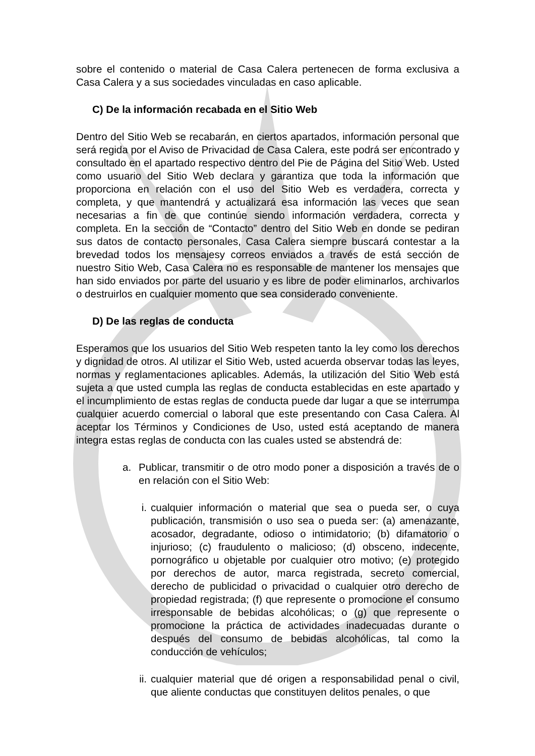sobre el contenido o material de Casa Calera pertenecen de forma exclusiva a Casa Calera y a sus sociedades vinculadas en caso aplicable.
C) De la información recabada en el Sitio Web
Dentro del Sitio Web se recabarán, en ciertos apartados, información personal que será regida por el Aviso de Privacidad de Casa Calera, este podrá ser encontrado y consultado en el apartado respectivo dentro del Pie de Página del Sitio Web. Usted como usuario del Sitio Web declara y garantiza que toda la información que proporciona en relación con el uso del Sitio Web es verdadera, correcta y completa, y que mantendrá y actualizará esa información las veces que sean necesarias a fin de que continúe siendo información verdadera, correcta y completa. En la sección de “Contacto” dentro del Sitio Web en donde se pediran sus datos de contacto personales, Casa Calera siempre buscará contestar a la brevedad todos los mensajesy correos enviados a través de está sección de nuestro Sitio Web, Casa Calera no es responsable de mantener los mensajes que han sido enviados por parte del usuario y es libre de poder eliminarlos, archivarlos o destruirlos en cualquier momento que sea considerado conveniente.
D) De las reglas de conducta
Esperamos que los usuarios del Sitio Web respeten tanto la ley como los derechos y dignidad de otros. Al utilizar el Sitio Web, usted acuerda observar todas las leyes, normas y reglamentaciones aplicables. Además, la utilización del Sitio Web está sujeta a que usted cumpla las reglas de conducta establecidas en este apartado y el incumplimiento de estas reglas de conducta puede dar lugar a que se interrumpa cualquier acuerdo comercial o laboral que este presentando con Casa Calera. Al aceptar los Términos y Condiciones de Uso, usted está aceptando de manera integra estas reglas de conducta con las cuales usted se abstendrá de:
a. Publicar, transmitir o de otro modo poner a disposición a través de o en relación con el Sitio Web:
i. cualquier información o material que sea o pueda ser, o cuya publicación, transmisión o uso sea o pueda ser: (a) amenazante, acosador, degradante, odioso o intimidatorio; (b) difamatorio o injurioso; (c) fraudulento o malicioso; (d) obsceno, indecente, pornográfico u objetable por cualquier otro motivo; (e) protegido por derechos de autor, marca registrada, secreto comercial, derecho de publicidad o privacidad o cualquier otro derecho de propiedad registrada; (f) que represente o promocione el consumo irresponsable de bebidas alcohólicas; o (g) que represente o promocione la práctica de actividades inadecuadas durante o después del consumo de bebidas alcohólicas, tal como la conducción de vehículos;
ii.
cualquier material que dé origen a responsabilidad penal o civil, que aliente conductas que constituyen delitos penales, o que